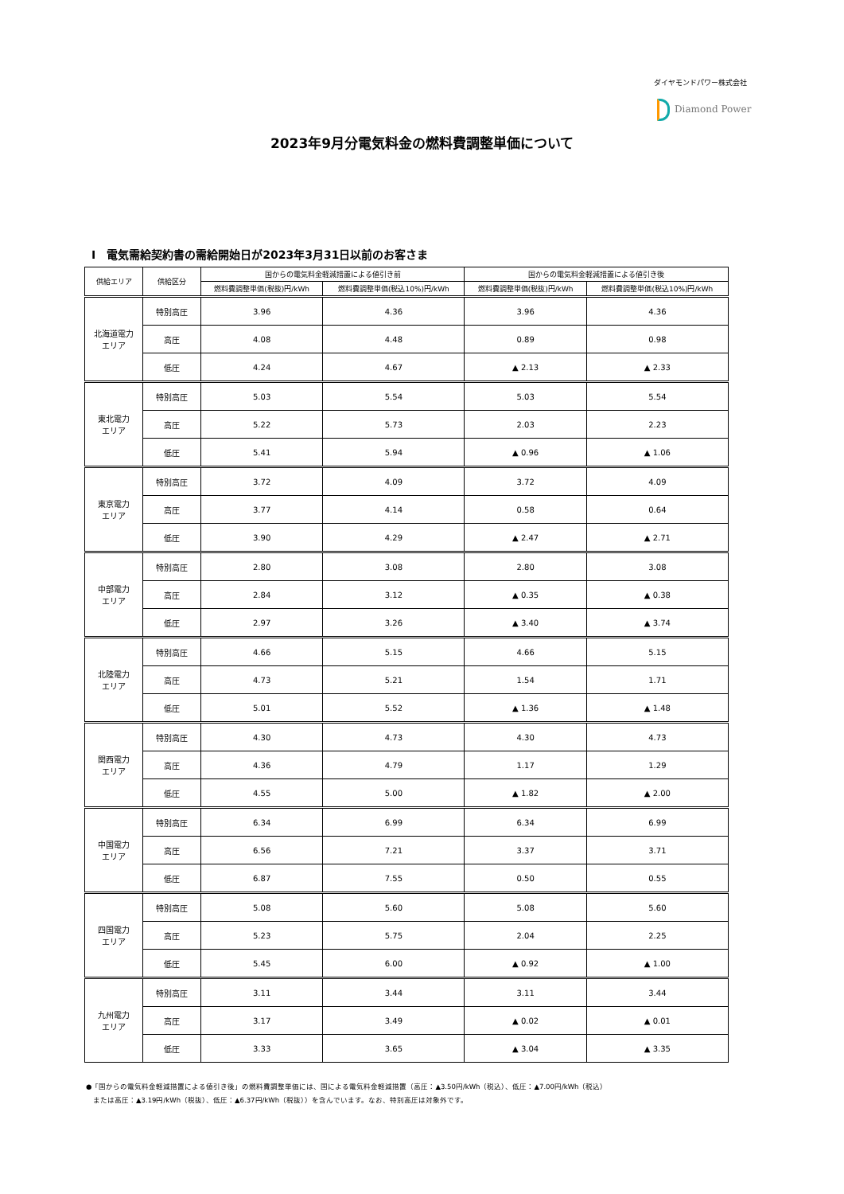ダイヤモンドパワー株式会社
Diamond Power
2023年9月分電気料金の燃料費調整単価について
Ⅰ　電気需給契約書の需給開始日が2023年3月31日以前のお客さま
| 供給エリア | 供給区分 | 国からの電気料金軽減措置による値引き前 | | 国からの電気料金軽減措置による値引き後 | |
| --- | --- | --- | --- | --- | --- |
| | | 燃料費調整単価(税抜)円/kWh | 燃料費調整単価(税込10%)円/kWh | 燃料費調整単価(税抜)円/kWh | 燃料費調整単価(税込10%)円/kWh |
| 北海道電力 エリア | 特別高圧 | 3.96 | 4.36 | 3.96 | 4.36 |
| | 高圧 | 4.08 | 4.48 | 0.89 | 0.98 |
| | 低圧 | 4.24 | 4.67 | ▲ 2.13 | ▲ 2.33 |
| 東北電力 エリア | 特別高圧 | 5.03 | 5.54 | 5.03 | 5.54 |
| | 高圧 | 5.22 | 5.73 | 2.03 | 2.23 |
| | 低圧 | 5.41 | 5.94 | ▲ 0.96 | ▲ 1.06 |
| 東京電力 エリア | 特別高圧 | 3.72 | 4.09 | 3.72 | 4.09 |
| | 高圧 | 3.77 | 4.14 | 0.58 | 0.64 |
| | 低圧 | 3.90 | 4.29 | ▲ 2.47 | ▲ 2.71 |
| 中部電力 エリア | 特別高圧 | 2.80 | 3.08 | 2.80 | 3.08 |
| | 高圧 | 2.84 | 3.12 | ▲ 0.35 | ▲ 0.38 |
| | 低圧 | 2.97 | 3.26 | ▲ 3.40 | ▲ 3.74 |
| 北陸電力 エリア | 特別高圧 | 4.66 | 5.15 | 4.66 | 5.15 |
| | 高圧 | 4.73 | 5.21 | 1.54 | 1.71 |
| | 低圧 | 5.01 | 5.52 | ▲ 1.36 | ▲ 1.48 |
| 関西電力 エリア | 特別高圧 | 4.30 | 4.73 | 4.30 | 4.73 |
| | 高圧 | 4.36 | 4.79 | 1.17 | 1.29 |
| | 低圧 | 4.55 | 5.00 | ▲ 1.82 | ▲ 2.00 |
| 中国電力 エリア | 特別高圧 | 6.34 | 6.99 | 6.34 | 6.99 |
| | 高圧 | 6.56 | 7.21 | 3.37 | 3.71 |
| | 低圧 | 6.87 | 7.55 | 0.50 | 0.55 |
| 四国電力 エリア | 特別高圧 | 5.08 | 5.60 | 5.08 | 5.60 |
| | 高圧 | 5.23 | 5.75 | 2.04 | 2.25 |
| | 低圧 | 5.45 | 6.00 | ▲ 0.92 | ▲ 1.00 |
| 九州電力 エリア | 特別高圧 | 3.11 | 3.44 | 3.11 | 3.44 |
| | 高圧 | 3.17 | 3.49 | ▲ 0.02 | ▲ 0.01 |
| | 低圧 | 3.33 | 3.65 | ▲ 3.04 | ▲ 3.35 |
●「国からの電気料金軽減措置による値引き後」の燃料費調整単価には、国による電気料金軽減措置（高圧：▲3.50円/kWh（税込）、低圧：▲7.00円/kWh（税込）
　または高圧：▲3.19円/kWh（税抜）、低圧：▲6.37円/kWh（税抜））を含んでいます。なお、特別高圧は対象外です。